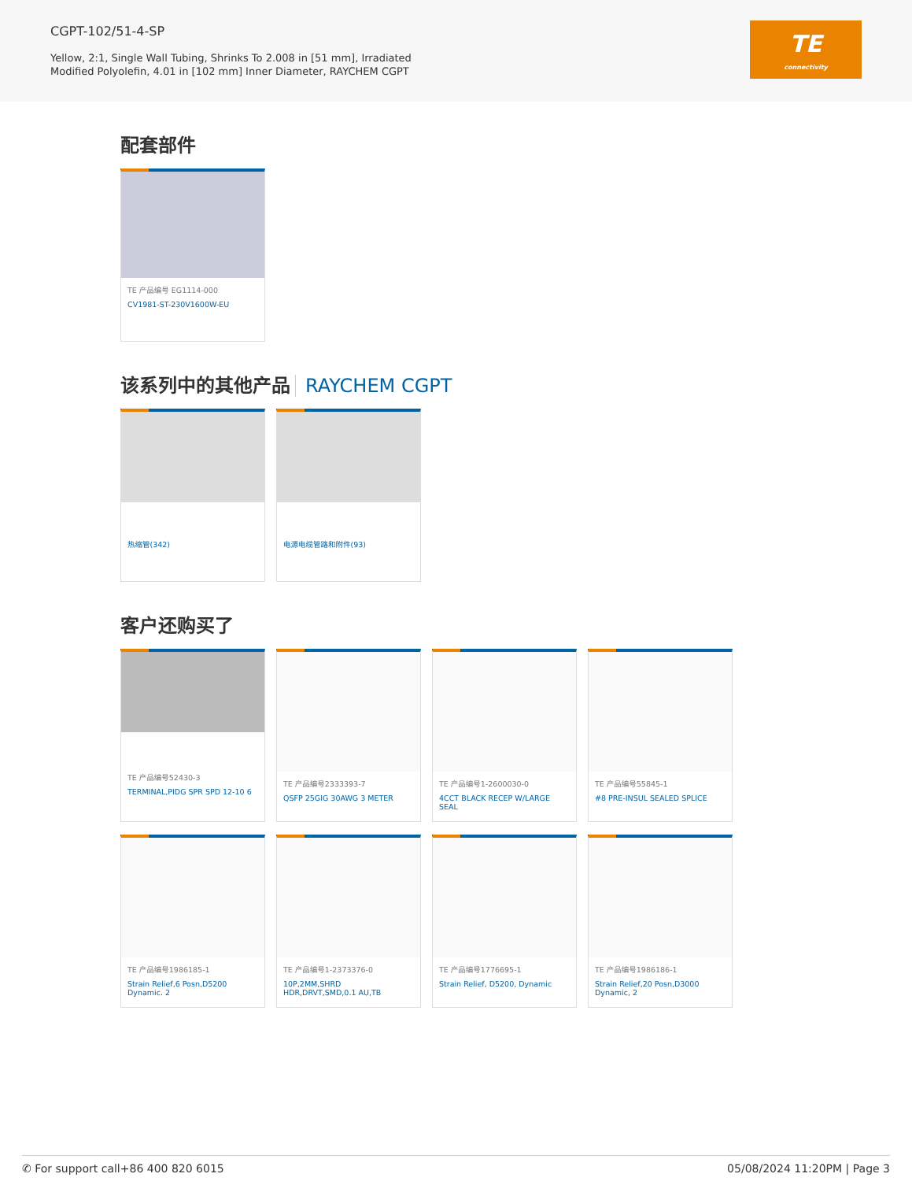CGPT-102/51-4-SP
Yellow, 2:1, Single Wall Tubing, Shrinks To 2.008 in [51 mm], Irradiated Modified Polyolefin, 4.01 in [102 mm] Inner Diameter, RAYCHEM CGPT
TE
connectivity
配套部件
TE 产品编号 EG1114-000
CV1981-ST-230V1600W-EU
该系列中的其他产品 RAYCHEM CGPT
热缩管(342) 电源电缆管路和附件(93)
客户还购买了
TE 产品编号52430-3
TERMINAL,PIDG SPR SPD 12-10 6
TE 产品编号2333393-7
QSFP 25GIG 30AWG 3 METER
TE 产品编号1-2600030-0
4CCT BLACK RECEP W/LARGE SEAL
TE 产品编号55845-1
#8 PRE-INSUL SEALED SPLICE
TE 产品编号1986185-1
Strain Relief,6 Posn,D5200 Dynamic. 2
TE 产品编号1-2373376-0
10P,2MM,SHRD HDR,DRVT,SMD,0.1 AU,TB
TE 产品编号1776695-1
Strain Relief, D5200, Dynamic
TE 产品编号1986186-1
Strain Relief,20 Posn,D3000 Dynamic, 2
✆ For support call+86 400 820 6015 05/08/2024 11:20PM | Page 3